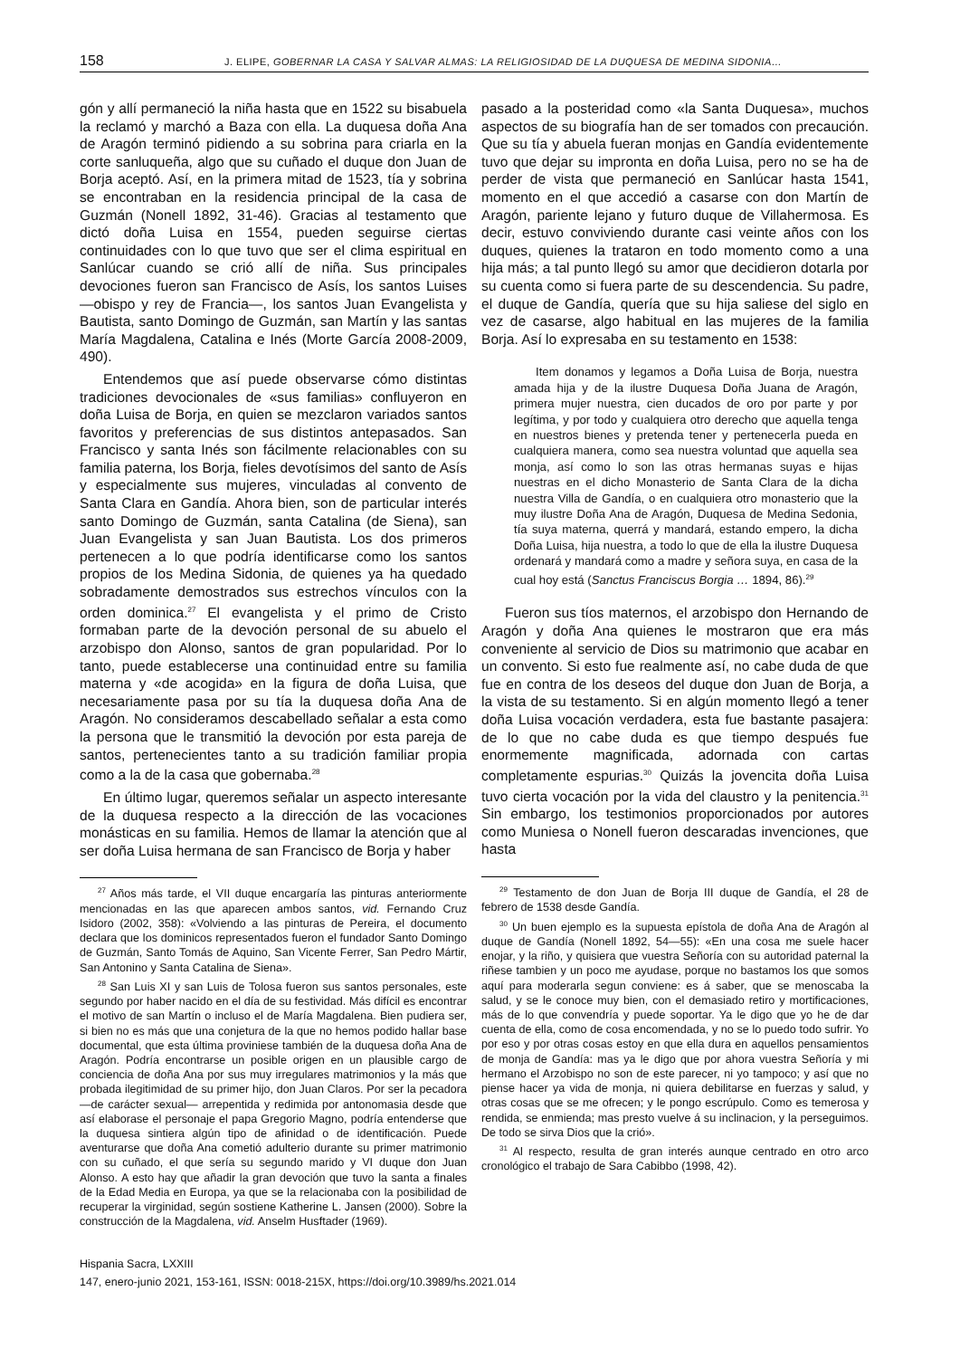158 J. ELIPE, GOBERNAR LA CASA Y SALVAR ALMAS: LA RELIGIOSIDAD DE LA DUQUESA DE MEDINA SIDONIA…
gón y allí permaneció la niña hasta que en 1522 su bisabuela la reclamó y marchó a Baza con ella. La duquesa doña Ana de Aragón terminó pidiendo a su sobrina para criarla en la corte sanluqueña, algo que su cuñado el duque don Juan de Borja aceptó. Así, en la primera mitad de 1523, tía y sobrina se encontraban en la residencia principal de la casa de Guzmán (Nonell 1892, 31-46). Gracias al testamento que dictó doña Luisa en 1554, pueden seguirse ciertas continuidades con lo que tuvo que ser el clima espiritual en Sanlúcar cuando se crió allí de niña. Sus principales devociones fueron san Francisco de Asís, los santos Luises —obispo y rey de Francia—, los santos Juan Evangelista y Bautista, santo Domingo de Guzmán, san Martín y las santas María Magdalena, Catalina e Inés (Morte García 2008-2009, 490).
Entendemos que así puede observarse cómo distintas tradiciones devocionales de «sus familias» confluyeron en doña Luisa de Borja, en quien se mezclaron variados santos favoritos y preferencias de sus distintos antepasados. San Francisco y santa Inés son fácilmente relacionables con su familia paterna, los Borja, fieles devotísimos del santo de Asís y especialmente sus mujeres, vinculadas al convento de Santa Clara en Gandía. Ahora bien, son de particular interés santo Domingo de Guzmán, santa Catalina (de Siena), san Juan Evangelista y san Juan Bautista. Los dos primeros pertenecen a lo que podría identificarse como los santos propios de los Medina Sidonia, de quienes ya ha quedado sobradamente demostrados sus estrechos vínculos con la orden dominica.<sup>27</sup> El evangelista y el primo de Cristo formaban parte de la devoción personal de su abuelo el arzobispo don Alonso, santos de gran popularidad. Por lo tanto, puede establecerse una continuidad entre su familia materna y «de acogida» en la figura de doña Luisa, que necesariamente pasa por su tía la duquesa doña Ana de Aragón. No consideramos descabellado señalar a esta como la persona que le transmitió la devoción por esta pareja de santos, pertenecientes tanto a su tradición familiar propia como a la de la casa que gobernaba.<sup>28</sup>
En último lugar, queremos señalar un aspecto interesante de la duquesa respecto a la dirección de las vocaciones monásticas en su familia. Hemos de llamar la atención que al ser doña Luisa hermana de san Francisco de Borja y haber
<sup>27</sup> Años más tarde, el VII duque encargaría las pinturas anteriormente mencionadas en las que aparecen ambos santos, vid. Fernando Cruz Isidoro (2002, 358): «Volviendo a las pinturas de Pereira, el documento declara que los dominicos representados fueron el fundador Santo Domingo de Guzmán, Santo Tomás de Aquino, San Vicente Ferrer, San Pedro Mártir, San Antonino y Santa Catalina de Siena».
<sup>28</sup> San Luis XI y san Luis de Tolosa fueron sus santos personales, este segundo por haber nacido en el día de su festividad. Más difícil es encontrar el motivo de san Martín o incluso el de María Magdalena. Bien pudiera ser, si bien no es más que una conjetura de la que no hemos podido hallar base documental, que esta última proviniese también de la duquesa doña Ana de Aragón. Podría encontrarse un posible origen en un plausible cargo de conciencia de doña Ana por sus muy irregulares matrimonios y la más que probada ilegitimidad de su primer hijo, don Juan Claros. Por ser la pecadora —de carácter sexual— arrepentida y redimida por antonomasia desde que así elaborase el personaje el papa Gregorio Magno, podría entenderse que la duquesa sintiera algún tipo de afinidad o de identificación. Puede aventurarse que doña Ana cometió adulterio durante su primer matrimonio con su cuñado, el que sería su segundo marido y VI duque don Juan Alonso. A esto hay que añadir la gran devoción que tuvo la santa a finales de la Edad Media en Europa, ya que se la relacionaba con la posibilidad de recuperar la virginidad, según sostiene Katherine L. Jansen (2000). Sobre la construcción de la Magdalena, vid. Anselm Husftader (1969).
pasado a la posteridad como «la Santa Duquesa», muchos aspectos de su biografía han de ser tomados con precaución. Que su tía y abuela fueran monjas en Gandía evidentemente tuvo que dejar su impronta en doña Luisa, pero no se ha de perder de vista que permaneció en Sanlúcar hasta 1541, momento en el que accedió a casarse con don Martín de Aragón, pariente lejano y futuro duque de Villahermosa. Es decir, estuvo conviviendo durante casi veinte años con los duques, quienes la trataron en todo momento como a una hija más; a tal punto llegó su amor que decidieron dotarla por su cuenta como si fuera parte de su descendencia. Su padre, el duque de Gandía, quería que su hija saliese del siglo en vez de casarse, algo habitual en las mujeres de la familia Borja. Así lo expresaba en su testamento en 1538:
Item donamos y legamos a Doña Luisa de Borja, nuestra amada hija y de la ilustre Duquesa Doña Juana de Aragón, primera mujer nuestra, cien ducados de oro por parte y por legítima, y por todo y cualquiera otro derecho que aquella tenga en nuestros bienes y pretenda tener y pertenecerla pueda en cualquiera manera, como sea nuestra voluntad que aquella sea monja, así como lo son las otras hermanas suyas e hijas nuestras en el dicho Monasterio de Santa Clara de la dicha nuestra Villa de Gandía, o en cualquiera otro monasterio que la muy ilustre Doña Ana de Aragón, Duquesa de Medina Sedonia, tía suya materna, querrá y mandará, estando empero, la dicha Doña Luisa, hija nuestra, a todo lo que de ella la ilustre Duquesa ordenará y mandará como a madre y señora suya, en casa de la cual hoy está (Sanctus Franciscus Borgia … 1894, 86).<sup>29</sup>
Fueron sus tíos maternos, el arzobispo don Hernando de Aragón y doña Ana quienes le mostraron que era más conveniente al servicio de Dios su matrimonio que acabar en un convento. Si esto fue realmente así, no cabe duda de que fue en contra de los deseos del duque don Juan de Borja, a la vista de su testamento. Si en algún momento llegó a tener doña Luisa vocación verdadera, esta fue bastante pasajera: de lo que no cabe duda es que tiempo después fue enormemente magnificada, adornada con cartas completamente espurias.<sup>30</sup> Quizás la jovencita doña Luisa tuvo cierta vocación por la vida del claustro y la penitencia.<sup>31</sup> Sin embargo, los testimonios proporcionados por autores como Muniesa o Nonell fueron descaradas invenciones, que hasta
<sup>29</sup> Testamento de don Juan de Borja III duque de Gandía, el 28 de febrero de 1538 desde Gandía.
<sup>30</sup> Un buen ejemplo es la supuesta epístola de doña Ana de Aragón al duque de Gandía (Nonell 1892, 54—55): «En una cosa me suele hacer enojar, y la riño, y quisiera que vuestra Señoría con su autoridad paternal la riñese tambien y un poco me ayudase, porque no bastamos los que somos aquí para moderarla segun conviene: es á saber, que se menoscaba la salud, y se le conoce muy bien, con el demasiado retiro y mortificaciones, más de lo que convendría y puede soportar. Ya le digo que yo he de dar cuenta de ella, como de cosa encomendada, y no se lo puedo todo sufrir. Yo por eso y por otras cosas estoy en que ella dura en aquellos pensamientos de monja de Gandía: mas ya le digo que por ahora vuestra Señoría y mi hermano el Arzobispo no son de este parecer, ni yo tampoco; y así que no piense hacer ya vida de monja, ni quiera debilitarse en fuerzas y salud, y otras cosas que se me ofrecen; y le pongo escrúpulo. Como es temerosa y rendida, se enmienda; mas presto vuelve á su inclinacion, y la perseguimos. De todo se sirva Dios que la crió».
<sup>31</sup> Al respecto, resulta de gran interés aunque centrado en otro arco cronológico el trabajo de Sara Cabibbo (1998, 42).
Hispania Sacra, LXXIII
147, enero-junio 2021, 153-161, ISSN: 0018-215X, https://doi.org/10.3989/hs.2021.014